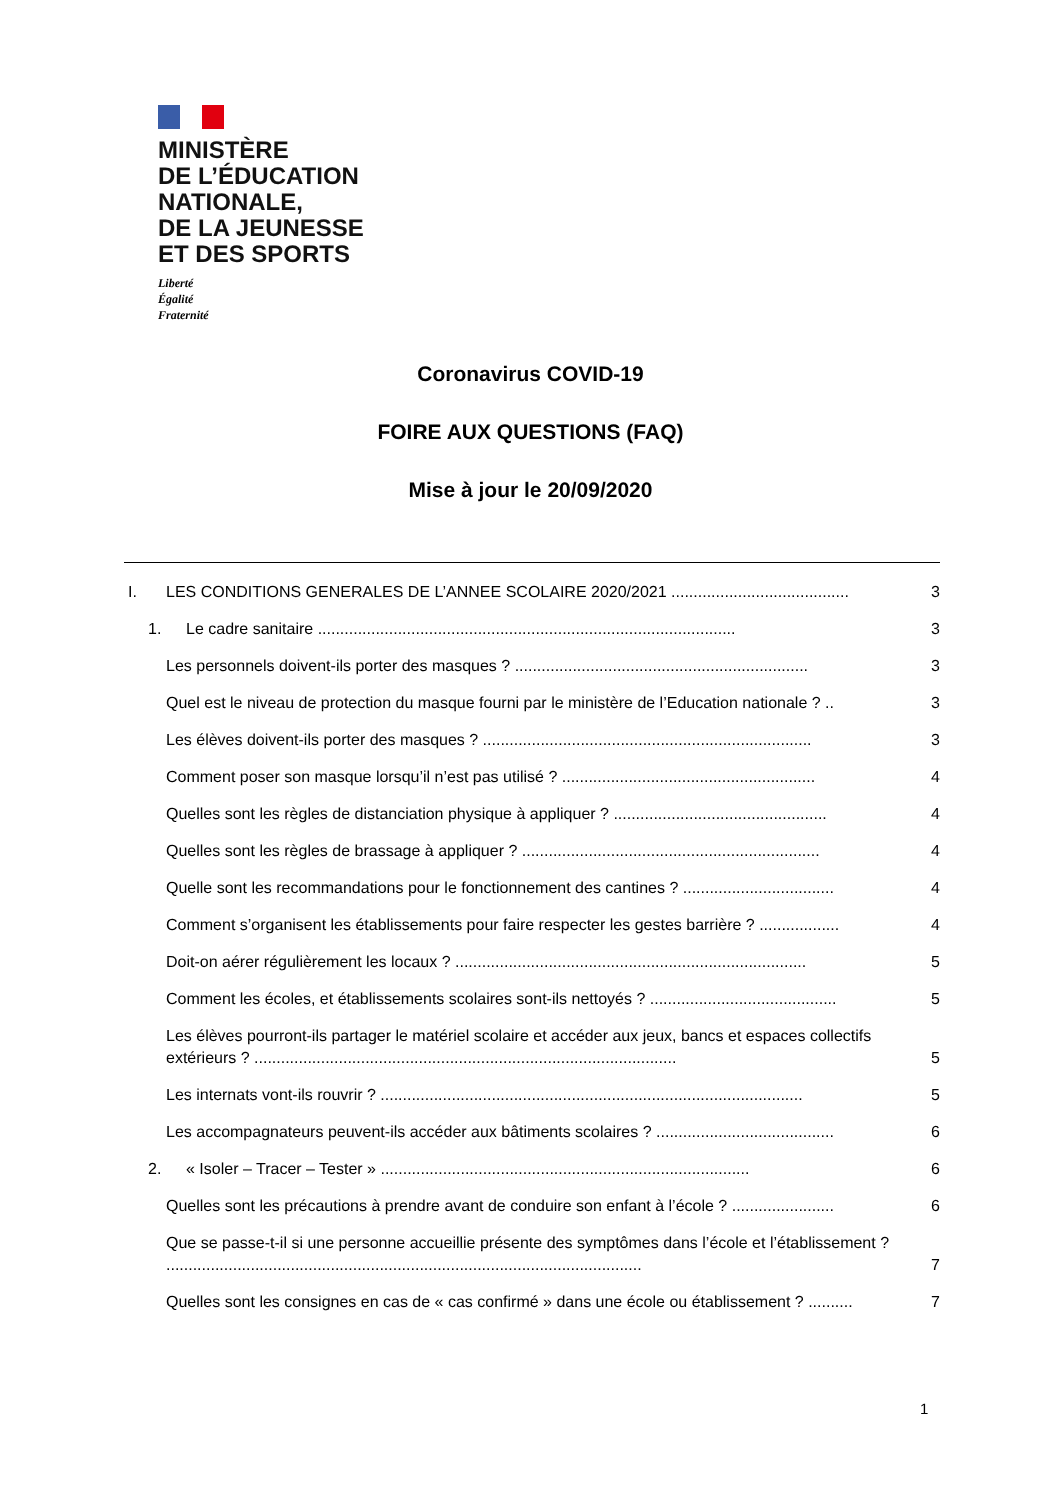MINISTÈRE
DE L’ÉDUCATION
NATIONALE,
DE LA JEUNESSE
ET DES SPORTS
Liberté
Égalité
Fraternité
Coronavirus COVID-19
FOIRE AUX QUESTIONS (FAQ)
Mise à jour le 20/09/2020
I. LES CONDITIONS GENERALES DE L’ANNEE SCOLAIRE 2020/2021 ........................................ 3
1. Le cadre sanitaire .............................................................................................. 3
Les personnels doivent-ils porter des masques ? .................................................................. 3
Quel est le niveau de protection du masque fourni par le ministère de l’Education nationale ? .. 3
Les élèves doivent-ils porter des masques ? .......................................................................... 3
Comment poser son masque lorsqu’il n’est pas utilisé ? ......................................................... 4
Quelles sont les règles de distanciation physique à appliquer ? ................................................ 4
Quelles sont les règles de brassage à appliquer ? ................................................................... 4
Quelle sont les recommandations pour le fonctionnement des cantines ? .................................. 4
Comment s’organisent les établissements pour faire respecter les gestes barrière ? .................. 4
Doit-on aérer régulièrement les locaux ? ............................................................................... 5
Comment les écoles, et établissements scolaires sont-ils nettoyés ? .......................................... 5
Les élèves pourront-ils partager le matériel scolaire et accéder aux jeux, bancs et espaces collectifs extérieurs ? ............................................................................................... 5
Les internats vont-ils rouvrir ? ............................................................................................... 5
Les accompagnateurs peuvent-ils accéder aux bâtiments scolaires ? ........................................ 6
2. « Isoler – Tracer – Tester » ................................................................................... 6
Quelles sont les précautions à prendre avant de conduire son enfant à l’école ? ....................... 6
Que se passe-t-il si une personne accueillie présente des symptômes dans l’école et l’établissement ? ........................................................................................................... 7
Quelles sont les consignes en cas de « cas confirmé » dans une école ou établissement ? .......... 7
1